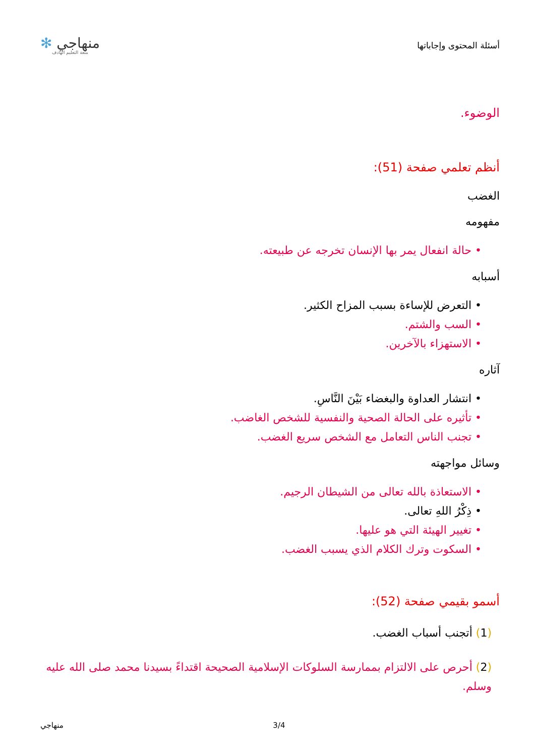أسئلة المحتوى وإجاباتها
منهاجي ✻
متعة التعليم الهادف
الوضوء.
أنظم تعلمي صفحة (51):
الغضب
مفهومه
• حالة انفعال يمر بها الإنسان تخرجه عن طبيعته.
أسبابه
• التعرض للإساءة بسبب المزاح الكثير.
• السب والشتم.
• الاستهزاء بالآخرين.
آثاره
• انتشار العداوة والبغضاء بَيْنَ النَّاسِ.
• تأثيره على الحالة الصحية والنفسية للشخص الغاضب.
• تجنب الناس التعامل مع الشخص سريع الغضب.
وسائل مواجهته
• الاستعاذة بالله تعالى من الشيطان الرجيم.
• ذِكْرُ اللهِ تعالى.
• تغيير الهيئة التي هو عليها.
• السكوت وترك الكلام الذي يسبب الغضب.
أسمو بقيمي صفحة (52):
(1) أتجنب أسباب الغضب.
(2) أحرص على الالتزام بممارسة السلوكات الإسلامية الصحيحة اقتداءً بسيدنا محمد صلى الله عليه وسلم.
منهاجي 3/4